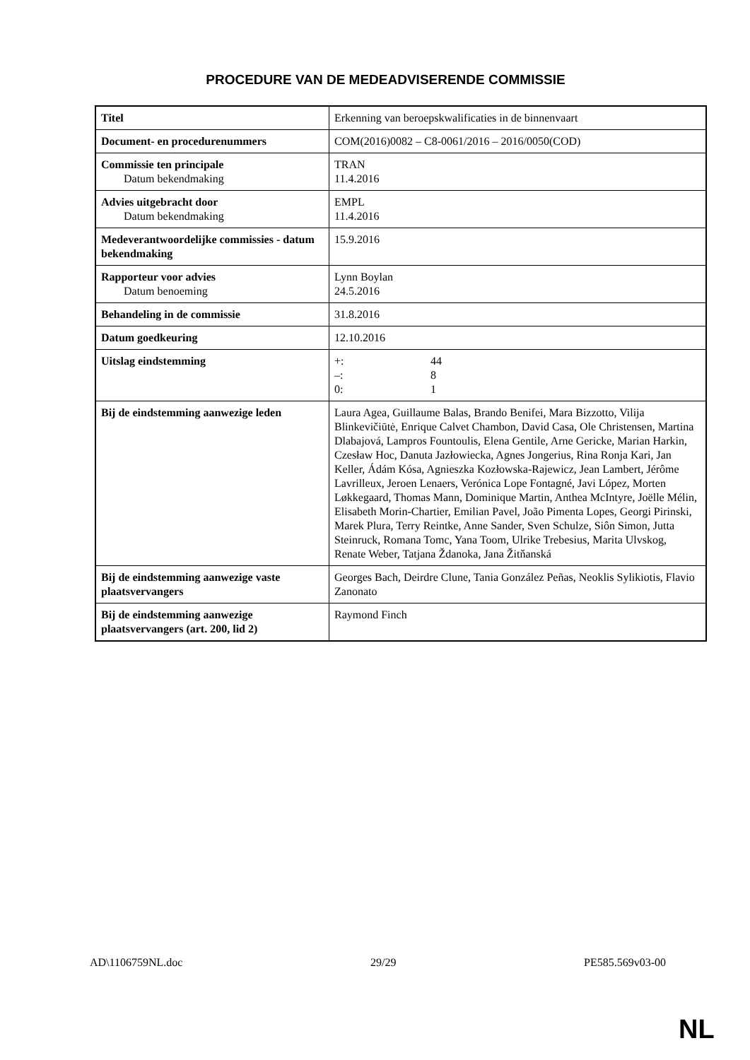PROCEDURE VAN DE MEDEADVISERENDE COMMISSIE
| Titel | Erkenning van beroepskwalificaties in de binnenvaart |
| Document- en procedurenummers | COM(2016)0082 – C8-0061/2016 – 2016/0050(COD) |
| Commissie ten principale Datum bekendmaking | TRAN 11.4.2016 |
| Advies uitgebracht door Datum bekendmaking | EMPL 11.4.2016 |
| Medeverantwoordelijke commissies - datum bekendmaking | 15.9.2016 |
| Rapporteur voor advies Datum benoeming | Lynn Boylan 24.5.2016 |
| Behandeling in de commissie | 31.8.2016 |
| Datum goedkeuring | 12.10.2016 |
| Uitslag eindstemming | +: 44 –: 8 0: 1 |
| Bij de eindstemming aanwezige leden | Laura Agea, Guillaume Balas, Brando Benifei, Mara Bizzotto, Vilija Blinkevičiūtė, Enrique Calvet Chambon, David Casa, Ole Christensen, Martina Dlabajová, Lampros Fountoulis, Elena Gentile, Arne Gericke, Marian Harkin, Czesław Hoc, Danuta Jazłowiecka, Agnes Jongerius, Rina Ronja Kari, Jan Keller, Ádám Kósa, Agnieszka Kozłowska-Rajewicz, Jean Lambert, Jérôme Lavrilleux, Jeroen Lenaers, Verónica Lope Fontagné, Javi López, Morten Løkkegaard, Thomas Mann, Dominique Martin, Anthea McIntyre, Joëlle Mélin, Elisabeth Morin-Chartier, Emilian Pavel, João Pimenta Lopes, Georgi Pirinski, Marek Plura, Terry Reintke, Anne Sander, Sven Schulze, Siôn Simon, Jutta Steinruck, Romana Tomc, Yana Toom, Ulrike Trebesius, Marita Ulvskog, Renate Weber, Tatjana Ždanoka, Jana Žitňanská |
| Bij de eindstemming aanwezige vaste plaatsvervangers | Georges Bach, Deirdre Clune, Tania González Peñas, Neoklis Sylikiotis, Flavio Zanonato |
| Bij de eindstemming aanwezige plaatsvervangers (art. 200, lid 2) | Raymond Finch |
AD\1106759NL.doc 29/29 PE585.569v03-00
NL